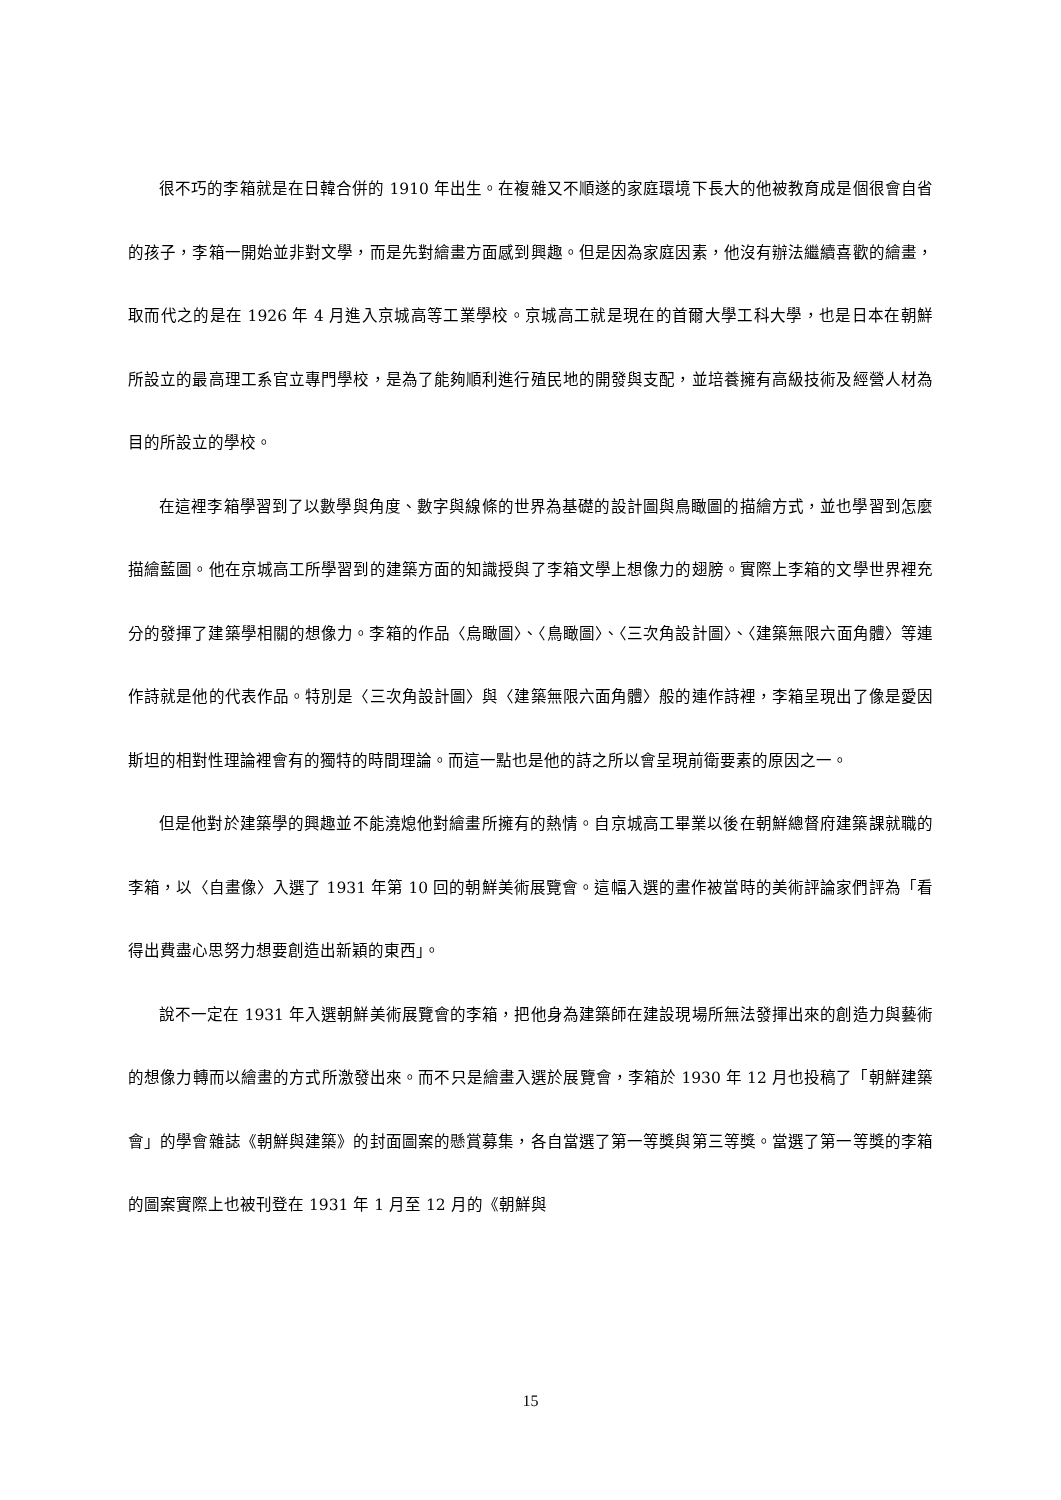很不巧的李箱就是在日韓合併的 1910 年出生。在複雜又不順遂的家庭環境下長大的他被教育成是個很會自省的孩子，李箱一開始並非對文學，而是先對繪畫方面感到興趣。但是因為家庭因素，他沒有辦法繼續喜歡的繪畫，取而代之的是在 1926 年 4 月進入京城高等工業學校。京城高工就是現在的首爾大學工科大學，也是日本在朝鮮所設立的最高理工系官立專門學校，是為了能夠順利進行殖民地的開發與支配，並培養擁有高級技術及經營人材為目的所設立的學校。
在這裡李箱學習到了以數學與角度、數字與線條的世界為基礎的設計圖與鳥瞰圖的描繪方式，並也學習到怎麼描繪藍圖。他在京城高工所學習到的建築方面的知識授與了李箱文學上想像力的翅膀。實際上李箱的文學世界裡充分的發揮了建築學相關的想像力。李箱的作品〈烏瞰圖〉、〈鳥瞰圖〉、〈三次角設計圖〉、〈建築無限六面角體〉等連作詩就是他的代表作品。特別是〈三次角設計圖〉與〈建築無限六面角體〉般的連作詩裡，李箱呈現出了像是愛因斯坦的相對性理論裡會有的獨特的時間理論。而這一點也是他的詩之所以會呈現前衛要素的原因之一。
但是他對於建築學的興趣並不能澆熄他對繪畫所擁有的熱情。自京城高工畢業以後在朝鮮總督府建築課就職的李箱，以〈自畫像〉入選了 1931 年第 10 回的朝鮮美術展覽會。這幅入選的畫作被當時的美術評論家們評為「看得出費盡心思努力想要創造出新穎的東西」。
說不一定在 1931 年入選朝鮮美術展覽會的李箱，把他身為建築師在建設現場所無法發揮出來的創造力與藝術的想像力轉而以繪畫的方式所激發出來。而不只是繪畫入選於展覽會，李箱於 1930 年 12 月也投稿了「朝鮮建築會」的學會雜誌《朝鮮與建築》的封面圖案的懸賞募集，各自當選了第一等獎與第三等獎。當選了第一等獎的李箱的圖案實際上也被刊登在 1931 年 1 月至 12 月的《朝鮮與
15